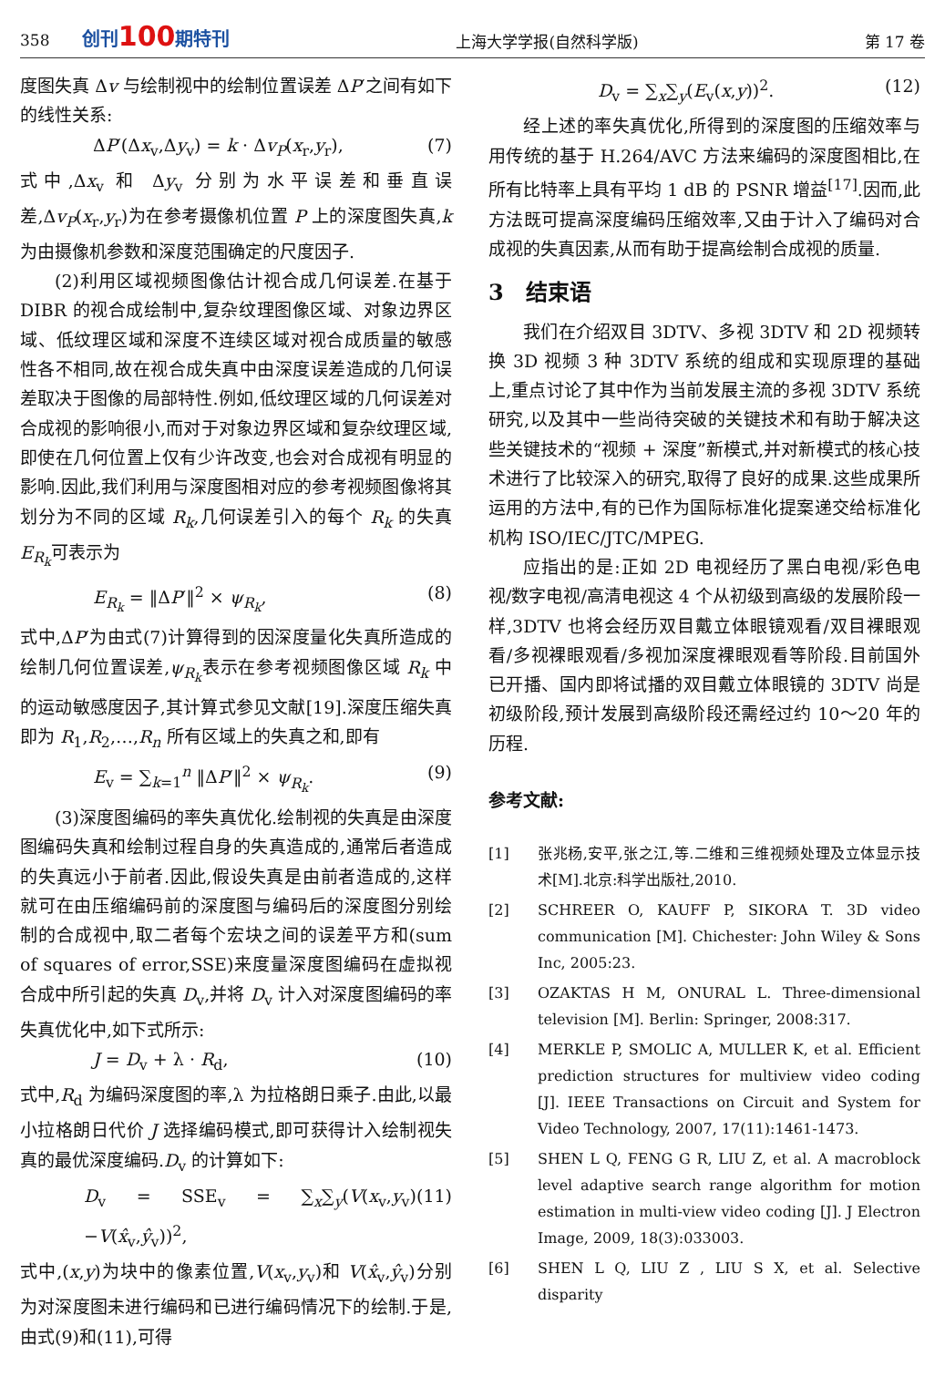358 创刊100期特刊 上海大学学报(自然科学版) 第 17 卷
度图失真 Δv 与绘制视中的绘制位置误差 ΔP′之间有如下的线性关系:
ΔP′(Δx<sub>v</sub>,Δy<sub>v</sub>) = k · Δv<sub>P</sub>(x<sub>r</sub>,y<sub>r</sub>), (7)
式中,Δx<sub>v</sub> 和 Δy<sub>v</sub> 分别为水平误差和垂直误差,Δv<sub>P</sub>(x<sub>r</sub>,y<sub>r</sub>)为在参考摄像机位置 P 上的深度图失真,k 为由摄像机参数和深度范围确定的尺度因子.
(2)利用区域视频图像估计视合成几何误差.在基于 DIBR 的视合成绘制中,复杂纹理图像区域、对象边界区域、低纹理区域和深度不连续区域对视合成质量的敏感性各不相同,故在视合成失真中由深度误差造成的几何误差取决于图像的局部特性.例如,低纹理区域的几何误差对合成视的影响很小,而对于对象边界区域和复杂纹理区域,即使在几何位置上仅有少许改变,也会对合成视有明显的影响.因此,我们利用与深度图相对应的参考视频图像将其划分为不同的区域 R<sub>k</sub>,几何误差引入的每个 R<sub>k</sub> 的失真 E<sub>R<sub>k</sub></sub>可表示为
E<sub>R<sub>k</sub></sub> = ‖ΔP′‖<sup>2</sup> × ψ<sub>R<sub>k</sub></sub>, (8)
式中,ΔP′为由式(7)计算得到的因深度量化失真所造成的绘制几何位置误差,ψ<sub>R<sub>k</sub></sub>表示在参考视频图像区域 R<sub>k</sub> 中的运动敏感度因子,其计算式参见文献[19].深度压缩失真即为 R<sub>1</sub>,R<sub>2</sub>,…,R<sub>n</sub> 所有区域上的失真之和,即有
E<sub>v</sub> = ∑<sub>k=1</sub><sup>n</sup> ‖ΔP′‖<sup>2</sup> × ψ<sub>R<sub>k</sub></sub>. (9)
(3)深度图编码的率失真优化.绘制视的失真是由深度图编码失真和绘制过程自身的失真造成的,通常后者造成的失真远小于前者.因此,假设失真是由前者造成的,这样就可在由压缩编码前的深度图与编码后的深度图分别绘制的合成视中,取二者每个宏块之间的误差平方和(sum of squares of error,SSE)来度量深度图编码在虚拟视合成中所引起的失真 D<sub>v</sub>,并将 D<sub>v</sub> 计入对深度图编码的率失真优化中,如下式所示:
J = D<sub>v</sub> + λ · R<sub>d</sub>, (10)
式中,R<sub>d</sub> 为编码深度图的率,λ 为拉格朗日乘子.由此,以最小拉格朗日代价 J 选择编码模式,即可获得计入绘制视失真的最优深度编码.D<sub>v</sub> 的计算如下:
D<sub>v</sub> = SSE<sub>v</sub> = ∑<sub>x</sub>∑<sub>y</sub>(V(x<sub>v</sub>,y<sub>v</sub>)−V(x̂<sub>v</sub>,ŷ<sub>v</sub>))<sup>2</sup>, (11)
式中,(x,y)为块中的像素位置,V(x<sub>v</sub>,y<sub>v</sub>)和 V(x̂<sub>v</sub>,ŷ<sub>v</sub>)分别为对深度图未进行编码和已进行编码情况下的绘制.于是,由式(9)和(11),可得
D<sub>v</sub> = ∑<sub>x</sub>∑<sub>y</sub>(E<sub>v</sub>(x,y))<sup>2</sup>. (12)
经上述的率失真优化,所得到的深度图的压缩效率与用传统的基于 H.264/AVC 方法来编码的深度图相比,在所有比特率上具有平均 1 dB 的 PSNR 增益<sup>[17]</sup>.因而,此方法既可提高深度编码压缩效率,又由于计入了编码对合成视的失真因素,从而有助于提高绘制合成视的质量.
3　结束语
我们在介绍双目 3DTV、多视 3DTV 和 2D 视频转换 3D 视频 3 种 3DTV 系统的组成和实现原理的基础上,重点讨论了其中作为当前发展主流的多视 3DTV 系统研究,以及其中一些尚待突破的关键技术和有助于解决这些关键技术的“视频 + 深度”新模式,并对新模式的核心技术进行了比较深入的研究,取得了良好的成果.这些成果所运用的方法中,有的已作为国际标准化提案递交给标准化机构 ISO/IEC/JTC/MPEG.
应指出的是:正如 2D 电视经历了黑白电视/彩色电视/数字电视/高清电视这 4 个从初级到高级的发展阶段一样,3DTV 也将会经历双目戴立体眼镜观看/双目裸眼观看/多视裸眼观看/多视加深度裸眼观看等阶段.目前国外已开播、国内即将试播的双目戴立体眼镜的 3DTV 尚是初级阶段,预计发展到高级阶段还需经过约 10～20 年的历程.
参考文献:
[1] 张兆杨,安平,张之江,等.二维和三维视频处理及立体显示技术[M].北京:科学出版社,2010.
[2] SCHREER O, KAUFF P, SIKORA T. 3D video communication [M]. Chichester: John Wiley & Sons Inc, 2005:23.
[3] OZAKTAS H M, ONURAL L. Three-dimensional television [M]. Berlin: Springer, 2008:317.
[4] MERKLE P, SMOLIC A, MULLER K, et al. Efficient prediction structures for multiview video coding [J]. IEEE Transactions on Circuit and System for Video Technology, 2007, 17(11):1461-1473.
[5] SHEN L Q, FENG G R, LIU Z, et al. A macroblock level adaptive search range algorithm for motion estimation in multi-view video coding [J]. J Electron Image, 2009, 18(3):033003.
[6] SHEN L Q, LIU Z , LIU S X, et al. Selective disparity